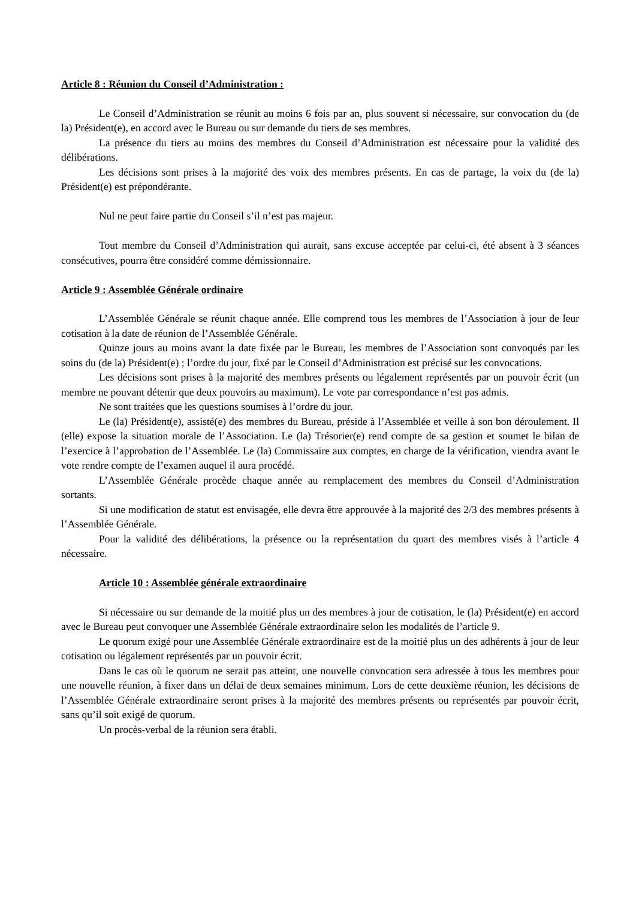Article 8 : Réunion du Conseil d’Administration :
Le Conseil d’Administration se réunit au moins 6 fois par an, plus souvent si nécessaire, sur convocation du (de la) Président(e), en accord avec le Bureau ou sur demande du tiers de ses membres.
La présence du tiers au moins des membres du Conseil d’Administration est nécessaire pour la validité des délibérations.
Les décisions sont prises à la majorité des voix des membres présents. En cas de partage, la voix du (de la) Président(e) est prépondérante.
Nul ne peut faire partie du Conseil s’il n’est pas majeur.
Tout membre du Conseil d’Administration qui aurait, sans excuse acceptée par celui-ci, été absent à 3 séances consécutives, pourra être considéré comme démissionnaire.
Article 9 : Assemblée Générale ordinaire
L’Assemblée Générale se réunit chaque année. Elle comprend tous les membres de l’Association à jour de leur cotisation à la date de réunion de l’Assemblée Générale.
Quinze jours au moins avant la date fixée par le Bureau, les membres de l’Association sont convoqués par les soins du (de la) Président(e) ; l’ordre du jour, fixé par le Conseil d’Administration est précisé sur les convocations.
Les décisions sont prises à la majorité des membres présents ou légalement représentés par un pouvoir écrit (un membre ne pouvant détenir que deux pouvoirs au maximum). Le vote par correspondance n’est pas admis.
Ne sont traitées que les questions soumises à l’ordre du jour.
Le (la) Président(e), assisté(e) des membres du Bureau, préside à l’Assemblée et veille à son bon déroulement. Il (elle) expose la situation morale de l’Association. Le (la) Trésorier(e) rend compte de sa gestion et soumet le bilan de l’exercice à l’approbation de l’Assemblée. Le (la) Commissaire aux comptes, en charge de la vérification, viendra avant le vote rendre compte de l’examen auquel il aura procédé.
L’Assemblée Générale procède chaque année au remplacement des membres du Conseil d’Administration sortants.
Si une modification de statut est envisagée, elle devra être approuvée à la majorité des 2/3 des membres présents à l’Assemblée Générale.
Pour la validité des délibérations, la présence ou la représentation du quart des membres visés à l’article 4 nécessaire.
Article 10 : Assemblée générale extraordinaire
Si nécessaire ou sur demande de la moitié plus un des membres à jour de cotisation, le (la) Président(e) en accord avec le Bureau peut convoquer une Assemblée Générale extraordinaire selon les modalités de l’article 9.
Le quorum exigé pour une Assemblée Générale extraordinaire est de la moitié plus un des adhérents à jour de leur cotisation ou légalement représentés par un pouvoir écrit.
Dans le cas où le quorum ne serait pas atteint, une nouvelle convocation sera adressée à tous les membres pour une nouvelle réunion, à fixer dans un délai de deux semaines minimum. Lors de cette deuxième réunion, les décisions de l’Assemblée Générale extraordinaire seront prises à la majorité des membres présents ou représentés par pouvoir écrit, sans qu’il soit exigé de quorum.
Un procès-verbal de la réunion sera établi.